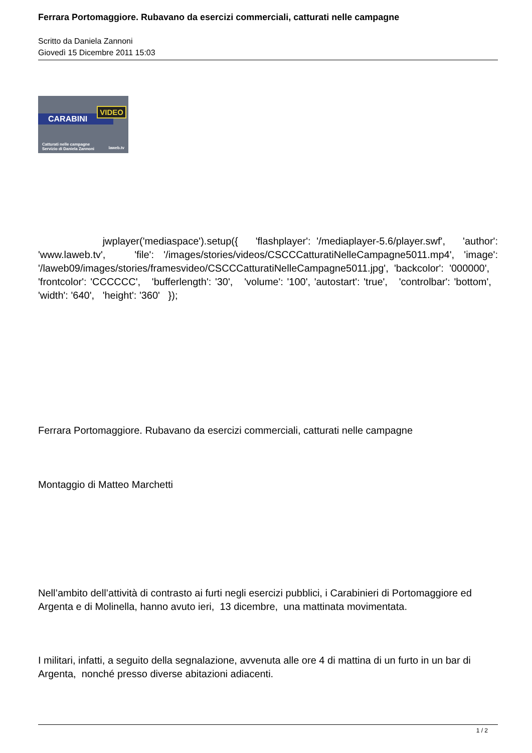Ferrara Portomaggiore. Rubavano da esercizi commerciali, catturati nelle campagne
Scritto da Daniela Zannoni
Giovedì 15 Dicembre 2011 15:03
CARABINI
VIDEO
Catturati nelle campagne
Servizio di Daniela Zannoni
laweb.tv
jwplayer('mediaspace').setup({ 'flashplayer': '/mediaplayer-5.6/player.swf', 'author': 'www.laweb.tv', 'file': '/images/stories/videos/CSCCCatturatiNelleCampagne5011.mp4', 'image': '/laweb09/images/stories/framesvideo/CSCCCatturatiNelleCampagne5011.jpg', 'backcolor': '000000', 'frontcolor': 'CCCCCC', 'bufferlength': '30', 'volume': '100', 'autostart': 'true', 'controlbar': 'bottom', 'width': '640', 'height': '360' });
Ferrara Portomaggiore. Rubavano da esercizi commerciali, catturati nelle campagne
Montaggio di Matteo Marchetti
Nell’ambito dell’attività di contrasto ai furti negli esercizi pubblici, i Carabinieri di Portomaggiore ed Argenta e di Molinella, hanno avuto ieri, 13 dicembre, una mattinata movimentata.
I militari, infatti, a seguito della segnalazione, avvenuta alle ore 4 di mattina di un furto in un bar di Argenta, nonché presso diverse abitazioni adiacenti.
1 / 2